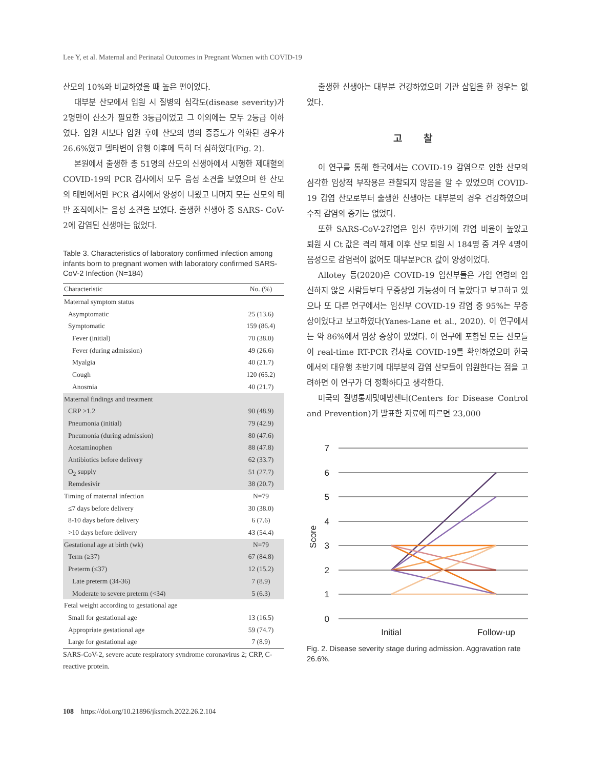Lee Y, et al. Maternal and Perinatal Outcomes in Pregnant Women with COVID-19
산모의 10%와 비교하였을 때 높은 편이었다.
대부분 산모에서 입원 시 질병의 심각도(disease severity)가 2명만이 산소가 필요한 3등급이었고 그 이외에는 모두 2등급 이하였다. 입원 시보다 입원 후에 산모의 병의 중증도가 악화된 경우가 26.6%였고 델타변이 유행 이후에 특히 더 심하였다(Fig. 2).
본원에서 출생한 총 51명의 산모의 신생아에서 시행한 제대혈의 COVID-19의 PCR 검사에서 모두 음성 소견을 보였으며 한 산모의 태반에서만 PCR 검사에서 양성이 나왔고 나머지 모든 산모의 태반 조직에서는 음성 소견을 보였다. 출생한 신생아 중 SARS- CoV-2에 감염된 신생아는 없었다.
Table 3. Characteristics of laboratory confirmed infection among infants born to pregnant women with laboratory confirmed SARS-CoV-2 Infection (N=184)
| Characteristic | No. (%) |
| --- | --- |
| Maternal symptom status | |
| Asymptomatic | 25 (13.6) |
| Symptomatic | 159 (86.4) |
| Fever (initial) | 70 (38.0) |
| Fever (during admission) | 49 (26.6) |
| Myalgia | 40 (21.7) |
| Cough | 120 (65.2) |
| Anosmia | 40 (21.7) |
| Maternal findings and treatment | |
| CRP >1.2 | 90 (48.9) |
| Pneumonia (initial) | 79 (42.9) |
| Pneumonia (during admission) | 80 (47.6) |
| Acetaminophen | 88 (47.8) |
| Antibiotics before delivery | 62 (33.7) |
| O<sub>2</sub> supply | 51 (27.7) |
| Remdesivir | 38 (20.7) |
| Timing of maternal infection | N=79 |
| ≤7 days before delivery | 30 (38.0) |
| 8-10 days before delivery | 6 (7.6) |
| >10 days before delivery | 43 (54.4) |
| Gestational age at birth (wk) | N=79 |
| Term (≥37) | 67 (84.8) |
| Preterm (≤37) | 12 (15.2) |
| Late preterm (34-36) | 7 (8.9) |
| Moderate to severe preterm (<34) | 5 (6.3) |
| Fetal weight according to gestational age | |
| Small for gestational age | 13 (16.5) |
| Appropriate gestational age | 59 (74.7) |
| Large for gestational age | 7 (8.9) |
SARS-CoV-2, severe acute respiratory syndrome coronavirus 2; CRP, C-reactive protein.
출생한 신생아는 대부분 건강하였으며 기관 삽입을 한 경우는 없었다.
고 찰
이 연구를 통해 한국에서는 COVID-19 감염으로 인한 산모의 심각한 임상적 부작용은 관찰되지 않음을 알 수 있었으며 COVID-19 감염 산모로부터 출생한 신생아는 대부분의 경우 건강하였으며 수직 감염의 증거는 없었다.
또한 SARS-CoV-2감염은 임신 후반기에 감염 비율이 높았고 퇴원 시 Ct 값은 격리 해제 이후 산모 퇴원 시 184명 중 겨우 4명이 음성으로 감염력이 없어도 대부분PCR 값이 양성이었다.
Allotey 등(2020)은 COVID-19 임신부들은 가임 연령의 임신하지 않은 사람들보다 무증상일 가능성이 더 높았다고 보고하고 있으나 또 다른 연구에서는 임신부 COVID-19 감염 중 95%는 무증상이었다고 보고하였다(Yanes-Lane et al., 2020). 이 연구에서는 약 86%에서 임상 증상이 있었다. 이 연구에 포함된 모든 산모들이 real-time RT-PCR 검사로 COVID-19를 확인하였으며 한국에서의 대유행 초반기에 대부분의 감염 산모들이 입원한다는 점을 고려하면 이 연구가 더 정확하다고 생각한다.
미국의 질병통제및예방센터(Centers for Disease Control and Prevention)가 발표한 자료에 따르면 23,000
7
6
5
4
3
2
1
0
Score
Initial
Follow-up
Fig. 2. Disease severity stage during admission. Aggravation rate 26.6%.
108 https://doi.org/10.21896/jksmch.2022.26.2.104